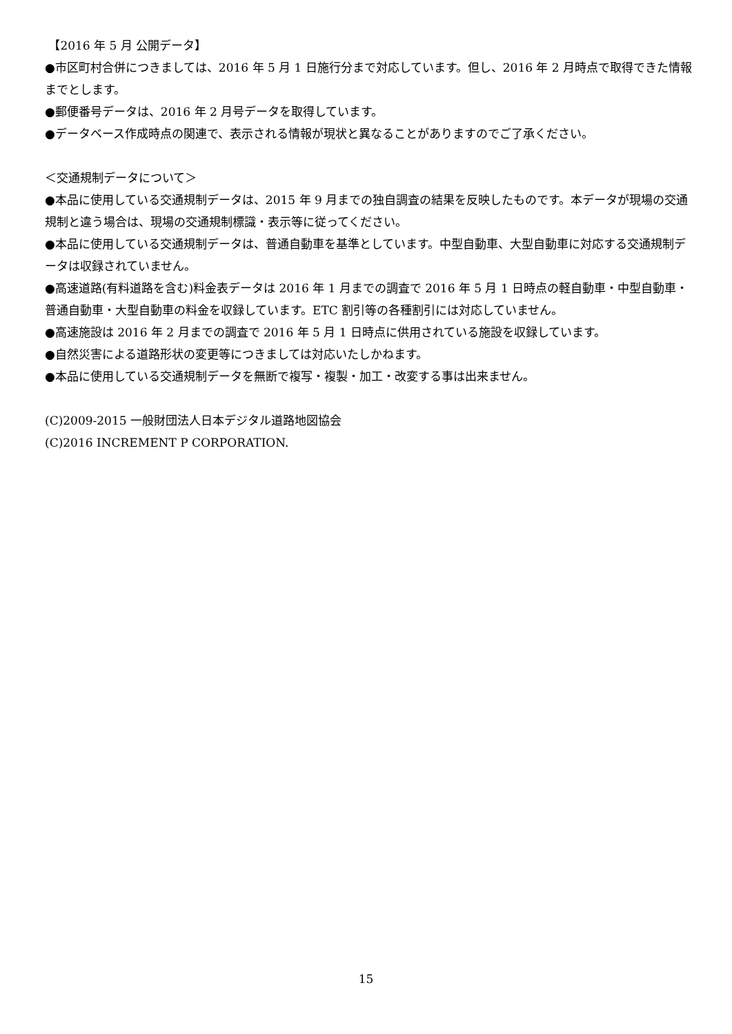【2016 年 5 月 公開データ】
●市区町村合併につきましては、2016 年 5 月 1 日施行分まで対応しています。但し、2016 年 2 月時点で取得できた情報までとします。
●郵便番号データは、2016 年 2 月号データを取得しています。
●データベース作成時点の関連で、表示される情報が現状と異なることがありますのでご了承ください。
＜交通規制データについて＞
●本品に使用している交通規制データは、2015 年 9 月までの独自調査の結果を反映したものです。本データが現場の交通規制と違う場合は、現場の交通規制標識・表示等に従ってください。
●本品に使用している交通規制データは、普通自動車を基準としています。中型自動車、大型自動車に対応する交通規制データは収録されていません。
●高速道路(有料道路を含む)料金表データは 2016 年 1 月までの調査で 2016 年 5 月 1 日時点の軽自動車・中型自動車・普通自動車・大型自動車の料金を収録しています。ETC 割引等の各種割引には対応していません。
●高速施設は 2016 年 2 月までの調査で 2016 年 5 月 1 日時点に供用されている施設を収録しています。
●自然災害による道路形状の変更等につきましては対応いたしかねます。
●本品に使用している交通規制データを無断で複写・複製・加工・改変する事は出来ません。
(C)2009-2015 一般財団法人日本デジタル道路地図協会
(C)2016 INCREMENT P CORPORATION.
15